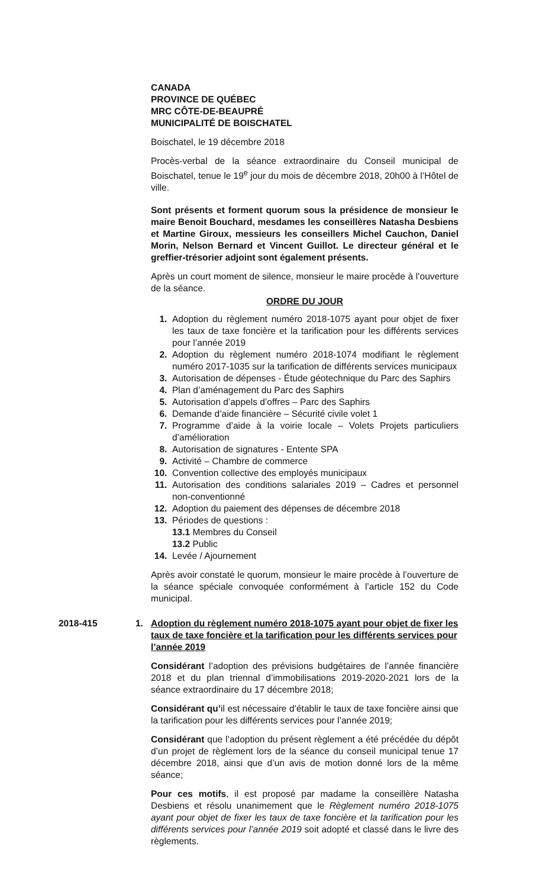CANADA
PROVINCE DE QUÉBEC
MRC CÔTE-DE-BEAUPRÉ
MUNICIPALITÉ DE BOISCHATEL
Boischatel, le 19 décembre 2018
Procès-verbal de la séance extraordinaire du Conseil municipal de Boischatel, tenue le 19<sup>e</sup> jour du mois de décembre 2018, 20h00 à l’Hôtel de ville.
Sont présents et forment quorum sous la présidence de monsieur le maire Benoit Bouchard, mesdames les conseillères Natasha Desbiens et Martine Giroux, messieurs les conseillers Michel Cauchon, Daniel Morin, Nelson Bernard et Vincent Guillot. Le directeur général et le greffier-trésorier adjoint sont également présents.
Après un court moment de silence, monsieur le maire procède à l’ouverture de la séance.
ORDRE DU JOUR
1. Adoption du règlement numéro 2018-1075 ayant pour objet de fixer les taux de taxe foncière et la tarification pour les différents services pour l’année 2019
2. Adoption du règlement numéro 2018-1074 modifiant le règlement numéro 2017-1035 sur la tarification de différents services municipaux
3. Autorisation de dépenses - Étude géotechnique du Parc des Saphirs
4. Plan d’aménagement du Parc des Saphirs
5. Autorisation d’appels d’offres – Parc des Saphirs
6. Demande d’aide financière – Sécurité civile volet 1
7. Programme d’aide à la voirie locale – Volets Projets particuliers d’amélioration
8. Autorisation de signatures - Entente SPA
9. Activité – Chambre de commerce
10. Convention collective des employés municipaux
11. Autorisation des conditions salariales 2019 – Cadres et personnel non-conventionné
12. Adoption du paiement des dépenses de décembre 2018
13. Périodes de questions :
13.1 Membres du Conseil
13.2 Public
14. Levée / Ajournement
Après avoir constaté le quorum, monsieur le maire procède à l’ouverture de la séance spéciale convoquée conformément à l’article 152 du Code municipal.
2018-415 1. Adoption du règlement numéro 2018-1075 ayant pour objet de fixer les taux de taxe foncière et la tarification pour les différents services pour l’année 2019
Considérant l’adoption des prévisions budgétaires de l’année financière 2018 et du plan triennal d’immobilisations 2019-2020-2021 lors de la séance extraordinaire du 17 décembre 2018;
Considérant qu’il est nécessaire d’établir le taux de taxe foncière ainsi que la tarification pour les différents services pour l’année 2019;
Considérant que l’adoption du présent règlement a été précédée du dépôt d’un projet de règlement lors de la séance du conseil municipal tenue 17 décembre 2018, ainsi que d’un avis de motion donné lors de la même séance;
Pour ces motifs, il est proposé par madame la conseillère Natasha Desbiens et résolu unanimement que le Règlement numéro 2018-1075 ayant pour objet de fixer les taux de taxe foncière et la tarification pour les différents services pour l’année 2019 soit adopté et classé dans le livre des règlements.